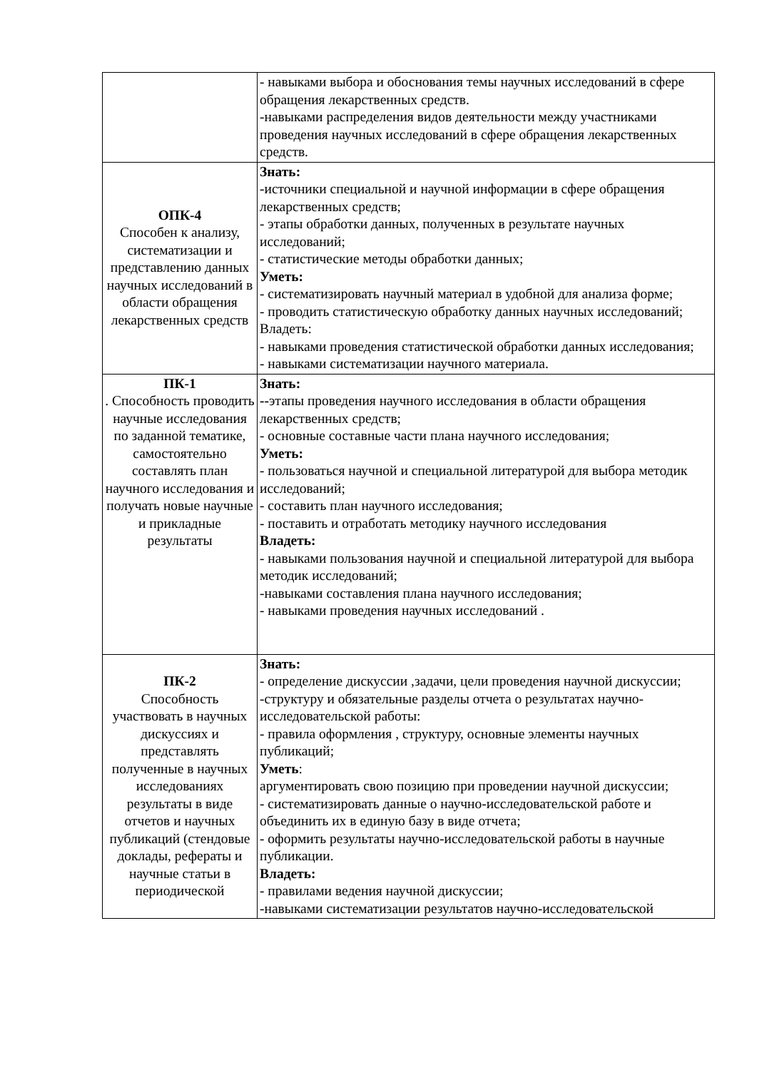| | - навыками выбора и обоснования темы научных исследований в сфере обращения лекарственных средств. -навыками распределения видов деятельности между участниками проведения научных исследований в сфере обращения лекарственных средств. |
| ОПК-4 Способен к анализу, систематизации и представлению данных научных исследований в области обращения лекарственных средств | Знать: -источники специальной и научной информации в сфере обращения лекарственных средств; - этапы обработки данных, полученных в результате научных исследований; - статистические методы обработки данных; Уметь: - систематизировать научный материал в удобной для анализа форме; - проводить статистическую обработку данных научных исследований; Владеть: - навыками проведения статистической обработки данных исследования; - навыками систематизации научного материала. |
| ПК-1 . Способность проводить научные исследования по заданной тематике, самостоятельно составлять план научного исследования и получать новые научные и прикладные результаты | Знать: -- этапы проведения научного исследования в области обращения лекарственных средств; - основные составные части плана научного исследования; Уметь: - пользоваться научной и специальной литературой для выбора методик исследований; - составить план научного исследования; - поставить и отработать методику научного исследования Владеть: - навыками пользования научной и специальной литературой для выбора методик исследований; -навыками составления плана научного исследования; - навыками проведения научных исследований . |
| ПК-2 Способность участвовать в научных дискуссиях и представлять полученные в научных исследованиях результаты в виде отчетов и научных публикаций (стендовые доклады, рефераты и научные статьи в периодической | Знать: - определение дискуссии ,задачи, цели проведения научной дискуссии; -структуру и обязательные разделы отчета о результатах научно-исследовательской работы: - правила оформления , структуру, основные элементы научных публикаций; Уметь : аргументировать свою позицию при проведении научной дискуссии; - систематизировать данные о научно-исследовательской работе и объединить их в единую базу в виде отчета; - оформить результаты научно-исследовательской работы в научные публикации. Владеть: - правилами ведения научной дискуссии; -навыками систематизации результатов научно-исследовательской |